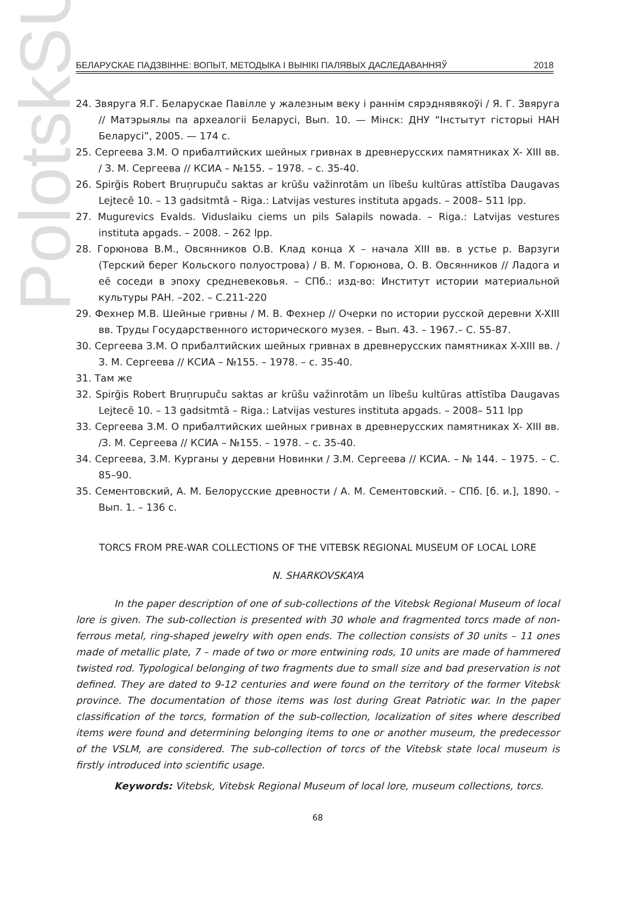PolotskSU
БЕЛАРУСКАЕ ПАДЗВІННЕ: ВОПЫТ, МЕТОДЫКА І ВЫНІКІ ПАЛЯВЫХ ДАСЛЕДАВАННЯЎ 2018
24. Звяруга Я.Г. Беларускае Павілле у жалезным веку і раннім сярэднявякоўі / Я. Г. Звяруга // Матэрыялы па археалогіі Беларусі, Вып. 10. — Мінск: ДНУ “Інстытут гісторыі НАН Беларусі”, 2005. — 174 с.
25. Сергеева З.М. О прибалтийских шейных гривнах в древнерусских памятниках X- XIII вв. / З. М. Сергеева // КСИА – №155. – 1978. – с. 35-40.
26. Spirğis Robert Bruņrupuču saktas ar krūšu važinrotām un lībešu kultūras attīstība Daugavas Lejtecē 10. – 13 gadsitmtā – Riga.: Latvijas vestures instituta apgads. – 2008– 511 lpp.
27. Mugurevics Evalds. Viduslaiku ciems un pils Salapils nowada. – Riga.: Latvijas vestures instituta apgads. – 2008. – 262 lpp.
28. Горюнова В.М., Овсянников О.В. Клад конца X – начала XIII вв. в устье р. Варзуги (Терский берег Кольского полуострова) / В. М. Горюнова, О. В. Овсянников // Ладога и её соседи в эпоху средневековья. – СПб.: изд-во: Институт истории материальной культуры РАН. –202. – С.211-220
29. Фехнер М.В. Шейные гривны / М. В. Фехнер // Очерки по истории русской деревни X-XIII вв. Труды Государственного исторического музея. – Вып. 43. – 1967.– С. 55-87.
30. Сергеева З.М. О прибалтийских шейных гривнах в древнерусских памятниках X-XIII вв. /З. М. Сергеева // КСИА – №155. – 1978. – с. 35-40.
31. Там же
32. Spirğis Robert Bruņrupuču saktas ar krūšu važinrotām un lībešu kultūras attīstība Daugavas Lejtecē 10. – 13 gadsitmtā – Riga.: Latvijas vestures instituta apgads. – 2008– 511 lpp
33. Сергеева З.М. О прибалтийских шейных гривнах в древнерусских памятниках X- XIII вв. /З. М. Сергеева // КСИА – №155. – 1978. – с. 35-40.
34. Сергеева, З.М. Курганы у деревни Новинки / З.М. Сергеева // КСИА. – № 144. – 1975. – С. 85–90.
35. Сементовский, А. М. Белорусские древности / А. М. Сементовский. – СПб. [б. и.], 1890. – Вып. 1. – 136 с.
TORCS FROM PRE-WAR COLLECTIONS OF THE VITEBSK REGIONAL MUSEUM OF LOCAL LORE
N. SHARKOVSKAYA
In the paper description of one of sub-collections of the Vitebsk Regional Museum of local lore is given. The sub-collection is presented with 30 whole and fragmented torcs made of non-ferrous metal, ring-shaped jewelry with open ends. The collection consists of 30 units – 11 ones made of metallic plate, 7 – made of two or more entwining rods, 10 units are made of hammered twisted rod. Typological belonging of two fragments due to small size and bad preservation is not defined. They are dated to 9-12 centuries and were found on the territory of the former Vitebsk province. The documentation of those items was lost during Great Patriotic war. In the paper classification of the torcs, formation of the sub-collection, localization of sites where described items were found and determining belonging items to one or another museum, the predecessor of the VSLM, are considered. The sub-collection of torcs of the Vitebsk state local museum is firstly introduced into scientific usage.
Keywords: Vitebsk, Vitebsk Regional Museum of local lore, museum collections, torcs.
68